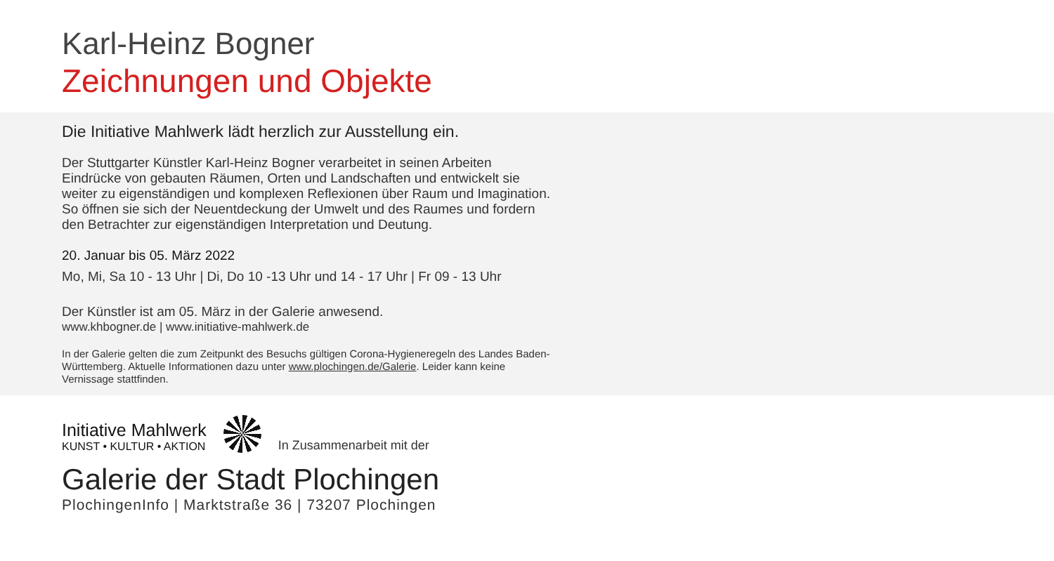Karl-Heinz Bogner
Zeichnungen und Objekte
Die Initiative Mahlwerk lädt herzlich zur Ausstellung ein.
Der Stuttgarter Künstler Karl-Heinz Bogner verarbeitet in seinen Arbeiten Eindrücke von gebauten Räumen, Orten und Landschaften und entwickelt sie weiter zu eigenständigen und komplexen Reflexionen über Raum und Imagination. So öffnen sie sich der Neuentdeckung der Umwelt und des Raumes und fordern den Betrachter zur eigenständigen Interpretation und Deutung.
20. Januar bis 05. März 2022
Mo, Mi, Sa 10 - 13 Uhr | Di, Do 10 -13 Uhr und 14 - 17 Uhr | Fr 09 - 13 Uhr
Der Künstler ist am 05. März in der Galerie anwesend.
www.khbogner.de | www.initiative-mahlwerk.de
In der Galerie gelten die zum Zeitpunkt des Besuchs gültigen Corona-Hygieneregeln des Landes Baden-Württemberg. Aktuelle Informationen dazu unter www.plochingen.de/Galerie. Leider kann keine Vernissage stattfinden.
Initiative Mahlwerk
KUNST • KULTUR • AKTION
In Zusammenarbeit mit der
Galerie der Stadt Plochingen
PlochingenInfo | Marktstraße 36 | 73207 Plochingen